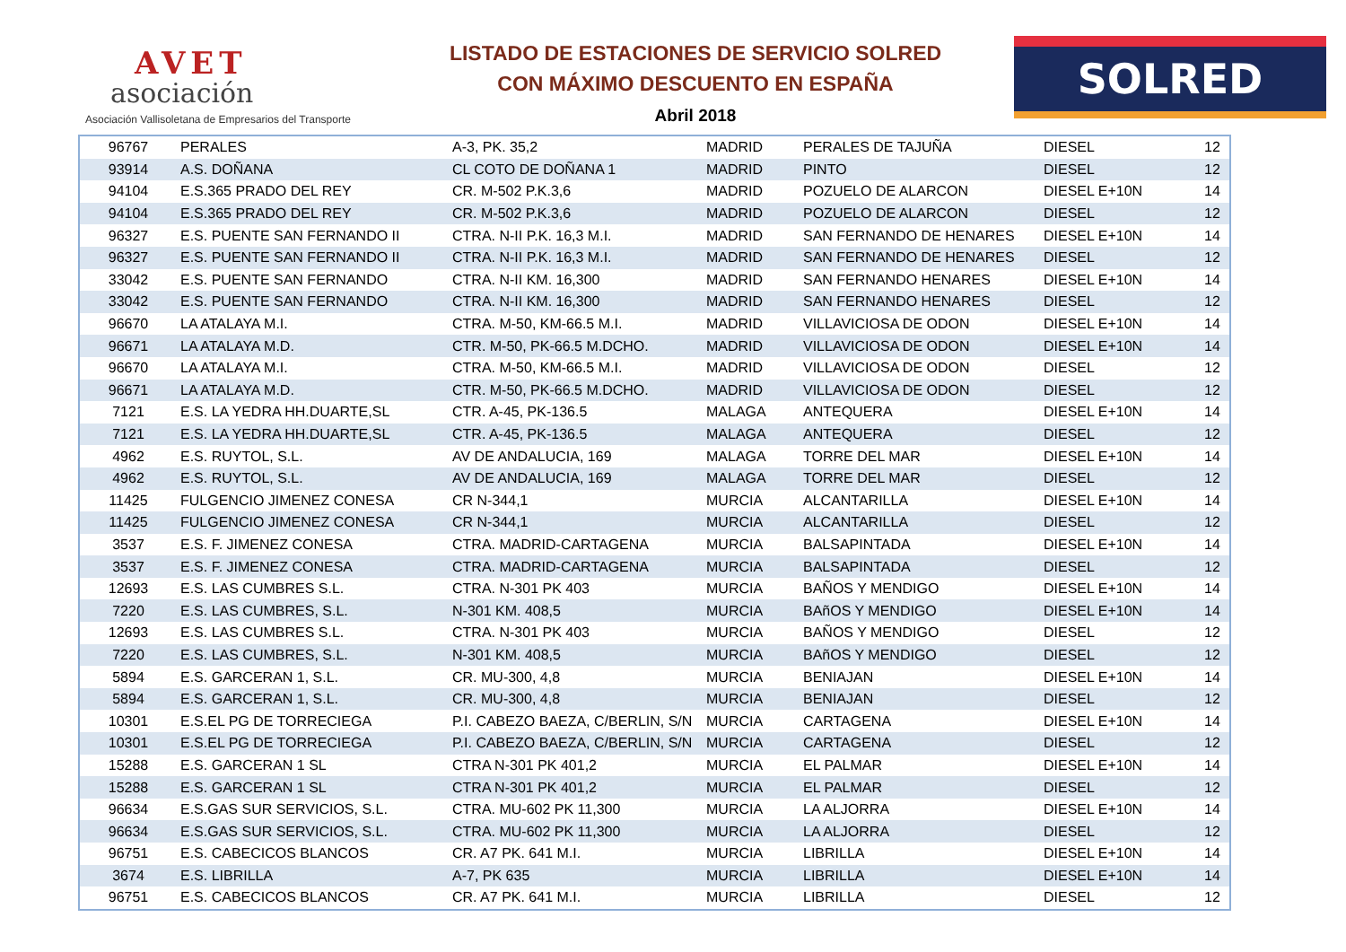AVET
asociación
Asociación Vallisoletana de Empresarios del Transporte
LISTADO DE ESTACIONES DE SERVICIO SOLRED
CON MÁXIMO DESCUENTO EN ESPAÑA
Abril 2018
SOLRED
| 96767 | PERALES | A-3, PK. 35,2 | MADRID | PERALES DE TAJUÑA | DIESEL | 12 |
| 93914 | A.S. DOÑANA | CL COTO DE DOÑANA 1 | MADRID | PINTO | DIESEL | 12 |
| 94104 | E.S.365 PRADO DEL REY | CR. M-502 P.K.3,6 | MADRID | POZUELO DE ALARCON | DIESEL E+10N | 14 |
| 94104 | E.S.365 PRADO DEL REY | CR. M-502 P.K.3,6 | MADRID | POZUELO DE ALARCON | DIESEL | 12 |
| 96327 | E.S. PUENTE SAN FERNANDO II | CTRA. N-II P.K. 16,3 M.I. | MADRID | SAN FERNANDO DE HENARES | DIESEL E+10N | 14 |
| 96327 | E.S. PUENTE SAN FERNANDO II | CTRA. N-II P.K. 16,3 M.I. | MADRID | SAN FERNANDO DE HENARES | DIESEL | 12 |
| 33042 | E.S. PUENTE SAN FERNANDO | CTRA. N-II KM. 16,300 | MADRID | SAN FERNANDO HENARES | DIESEL E+10N | 14 |
| 33042 | E.S. PUENTE SAN FERNANDO | CTRA. N-II KM. 16,300 | MADRID | SAN FERNANDO HENARES | DIESEL | 12 |
| 96670 | LA ATALAYA M.I. | CTRA. M-50, KM-66.5 M.I. | MADRID | VILLAVICIOSA DE ODON | DIESEL E+10N | 14 |
| 96671 | LA ATALAYA M.D. | CTR. M-50, PK-66.5 M.DCHO. | MADRID | VILLAVICIOSA DE ODON | DIESEL E+10N | 14 |
| 96670 | LA ATALAYA M.I. | CTRA. M-50, KM-66.5 M.I. | MADRID | VILLAVICIOSA DE ODON | DIESEL | 12 |
| 96671 | LA ATALAYA M.D. | CTR. M-50, PK-66.5 M.DCHO. | MADRID | VILLAVICIOSA DE ODON | DIESEL | 12 |
| 7121 | E.S. LA YEDRA HH.DUARTE,SL | CTR. A-45, PK-136.5 | MALAGA | ANTEQUERA | DIESEL E+10N | 14 |
| 7121 | E.S. LA YEDRA HH.DUARTE,SL | CTR. A-45, PK-136.5 | MALAGA | ANTEQUERA | DIESEL | 12 |
| 4962 | E.S. RUYTOL, S.L. | AV DE ANDALUCIA, 169 | MALAGA | TORRE DEL MAR | DIESEL E+10N | 14 |
| 4962 | E.S. RUYTOL, S.L. | AV DE ANDALUCIA, 169 | MALAGA | TORRE DEL MAR | DIESEL | 12 |
| 11425 | FULGENCIO JIMENEZ CONESA | CR N-344,1 | MURCIA | ALCANTARILLA | DIESEL E+10N | 14 |
| 11425 | FULGENCIO JIMENEZ CONESA | CR N-344,1 | MURCIA | ALCANTARILLA | DIESEL | 12 |
| 3537 | E.S. F. JIMENEZ CONESA | CTRA. MADRID-CARTAGENA | MURCIA | BALSAPINTADA | DIESEL E+10N | 14 |
| 3537 | E.S. F. JIMENEZ CONESA | CTRA. MADRID-CARTAGENA | MURCIA | BALSAPINTADA | DIESEL | 12 |
| 12693 | E.S. LAS CUMBRES S.L. | CTRA. N-301 PK 403 | MURCIA | BAÑOS Y MENDIGO | DIESEL E+10N | 14 |
| 7220 | E.S. LAS CUMBRES, S.L. | N-301 KM. 408,5 | MURCIA | BAñOS Y MENDIGO | DIESEL E+10N | 14 |
| 12693 | E.S. LAS CUMBRES S.L. | CTRA. N-301 PK 403 | MURCIA | BAÑOS Y MENDIGO | DIESEL | 12 |
| 7220 | E.S. LAS CUMBRES, S.L. | N-301 KM. 408,5 | MURCIA | BAñOS Y MENDIGO | DIESEL | 12 |
| 5894 | E.S. GARCERAN 1, S.L. | CR. MU-300, 4,8 | MURCIA | BENIAJAN | DIESEL E+10N | 14 |
| 5894 | E.S. GARCERAN 1, S.L. | CR. MU-300, 4,8 | MURCIA | BENIAJAN | DIESEL | 12 |
| 10301 | E.S.EL PG DE TORRECIEGA | P.I. CABEZO BAEZA, C/BERLIN, S/N | MURCIA | CARTAGENA | DIESEL E+10N | 14 |
| 10301 | E.S.EL PG DE TORRECIEGA | P.I. CABEZO BAEZA, C/BERLIN, S/N | MURCIA | CARTAGENA | DIESEL | 12 |
| 15288 | E.S. GARCERAN 1 SL | CTRA N-301 PK 401,2 | MURCIA | EL PALMAR | DIESEL E+10N | 14 |
| 15288 | E.S. GARCERAN 1 SL | CTRA N-301 PK 401,2 | MURCIA | EL PALMAR | DIESEL | 12 |
| 96634 | E.S.GAS SUR SERVICIOS, S.L. | CTRA. MU-602 PK 11,300 | MURCIA | LA ALJORRA | DIESEL E+10N | 14 |
| 96634 | E.S.GAS SUR SERVICIOS, S.L. | CTRA. MU-602 PK 11,300 | MURCIA | LA ALJORRA | DIESEL | 12 |
| 96751 | E.S. CABECICOS BLANCOS | CR. A7 PK. 641 M.I. | MURCIA | LIBRILLA | DIESEL E+10N | 14 |
| 3674 | E.S. LIBRILLA | A-7, PK 635 | MURCIA | LIBRILLA | DIESEL E+10N | 14 |
| 96751 | E.S. CABECICOS BLANCOS | CR. A7 PK. 641 M.I. | MURCIA | LIBRILLA | DIESEL | 12 |